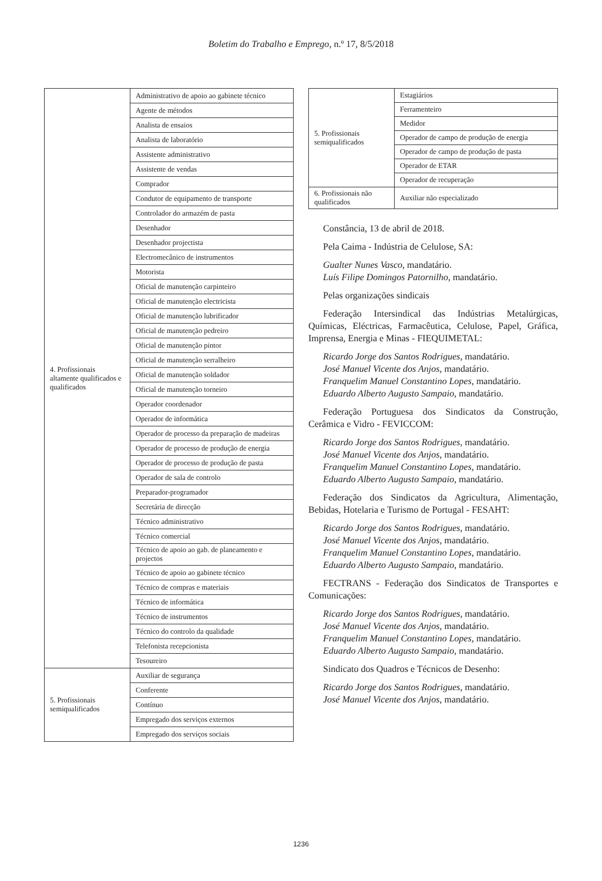Boletim do Trabalho e Emprego, n.º 17, 8/5/2018
| 4. Profissionais altamente qualificados e qualificados | Administrativo de apoio ao gabinete técnico |
| | Agente de métodos |
| | Analista de ensaios |
| | Analista de laboratório |
| | Assistente administrativo |
| | Assistente de vendas |
| | Comprador |
| | Condutor de equipamento de transporte |
| | Controlador do armazém de pasta |
| | Desenhador |
| | Desenhador projectista |
| | Electromecânico de instrumentos |
| | Motorista |
| | Oficial de manutenção carpinteiro |
| | Oficial de manutenção electricista |
| | Oficial de manutenção lubrificador |
| | Oficial de manutenção pedreiro |
| | Oficial de manutenção pintor |
| | Oficial de manutenção serralheiro |
| | Oficial de manutenção soldador |
| | Oficial de manutenção torneiro |
| | Operador coordenador |
| | Operador de informática |
| | Operador de processo da preparação de madeiras |
| | Operador de processo de produção de energia |
| | Operador de processo de produção de pasta |
| | Operador de sala de controlo |
| | Preparador-programador |
| | Secretária de direcção |
| | Técnico administrativo |
| | Técnico comercial |
| | Técnico de apoio ao gab. de planeamento e projectos |
| | Técnico de apoio ao gabinete técnico |
| | Técnico de compras e materiais |
| | Técnico de informática |
| | Técnico de instrumentos |
| | Técnico do controlo da qualidade |
| | Telefonista recepcionista |
| | Tesoureiro |
| 5. Profissionais semiqualificados | Auxiliar de segurança |
| | Conferente |
| | Contínuo |
| | Empregado dos serviços externos |
| | Empregado dos serviços sociais |
| 5. Profissionais semiqualificados | Estagiários |
| | Ferramenteiro |
| | Medidor |
| | Operador de campo de produção de energia |
| | Operador de campo de produção de pasta |
| | Operador de ETAR |
| | Operador de recuperação |
| 6. Profissionais não qualificados | Auxiliar não especializado |
Constância, 13 de abril de 2018.
Pela Caima - Indústria de Celulose, SA:
Gualter Nunes Vasco, mandatário.
Luís Filipe Domingos Patornilho, mandatário.
Pelas organizações sindicais
Federação Intersindical das Indústrias Metalúrgicas, Químicas, Eléctricas, Farmacêutica, Celulose, Papel, Gráfica, Imprensa, Energia e Minas - FIEQUIMETAL:
Ricardo Jorge dos Santos Rodrigues, mandatário.
José Manuel Vicente dos Anjos, mandatário.
Franquelim Manuel Constantino Lopes, mandatário.
Eduardo Alberto Augusto Sampaio, mandatário.
Federação Portuguesa dos Sindicatos da Construção, Cerâmica e Vidro - FEVICCOM:
Ricardo Jorge dos Santos Rodrigues, mandatário.
José Manuel Vicente dos Anjos, mandatário.
Franquelim Manuel Constantino Lopes, mandatário.
Eduardo Alberto Augusto Sampaio, mandatário.
Federação dos Sindicatos da Agricultura, Alimentação, Bebidas, Hotelaria e Turismo de Portugal - FESAHT:
Ricardo Jorge dos Santos Rodrigues, mandatário.
José Manuel Vicente dos Anjos, mandatário.
Franquelim Manuel Constantino Lopes, mandatário.
Eduardo Alberto Augusto Sampaio, mandatário.
FECTRANS - Federação dos Sindicatos de Transportes e Comunicações:
Ricardo Jorge dos Santos Rodrigues, mandatário.
José Manuel Vicente dos Anjos, mandatário.
Franquelim Manuel Constantino Lopes, mandatário.
Eduardo Alberto Augusto Sampaio, mandatário.
Sindicato dos Quadros e Técnicos de Desenho:
Ricardo Jorge dos Santos Rodrigues, mandatário.
José Manuel Vicente dos Anjos, mandatário.
1236